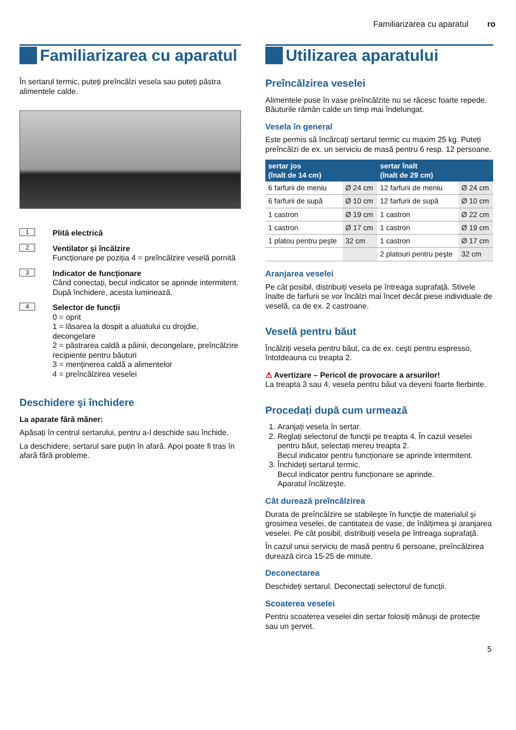Familiarizarea cu aparatul ro
Familiarizarea cu aparatul
În sertarul termic, puteți preîncălzi vesela sau puteți păstra alimentele calde.
1
Plită electrică
2
Ventilator şi încălzire
Funcționare pe poziția 4 = preîncălzire veselă pornită
3
Indicator de funcționare
Când conectați, becul indicator se aprinde intermitent. După închidere, acesta luminează.
4
Selector de funcții
0 = oprit
1 = lăsarea la dospit a aluatului cu drojdie, decongelare
2 = păstrarea caldă a pâinii, decongelare, preîncălzire recipiente pentru băuturi
3 = menținerea caldă a alimentelor
4 = preîncălzirea veselei
Deschidere şi închidere
La aparate fără mâner:
Apăsați în centrul sertarului, pentru a-l deschide sau închide.
La deschidere, sertarul sare puțin în afară. Apoi poate fi tras în afară fără probleme.
Utilizarea aparatului
Preîncălzirea veselei
Alimentele puse în vase preîncălzite nu se răcesc foarte repede. Băuturile rămân calde un timp mai îndelungat.
Vesela în general
Este permis să încărcați sertarul termic cu maxim 25 kg. Puteți preîncălzi de ex. un serviciu de masă pentru 6 resp. 12 persoane.
| sertar jos (înalt de 14 cm) | | sertar înalt (înalt de 29 cm) | |
| --- | --- | --- | --- |
| 6 farfurii de meniu | Ø 24 cm | 12 farfurii de meniu | Ø 24 cm |
| 6 farfurii de supă | Ø 10 cm | 12 farfurii de supă | Ø 10 cm |
| 1 castron | Ø 19 cm | 1 castron | Ø 22 cm |
| 1 castron | Ø 17 cm | 1 castron | Ø 19 cm |
| 1 platou pentru peşte | 32 cm | 1 castron | Ø 17 cm |
| | | 2 platouri pentru peşte | 32 cm |
Aranjarea veselei
Pe cât posibil, distribuiți vesela pe întreaga suprafață. Stivele înalte de farfurii se vor încălzi mai încet decât piese individuale de veselă, ca de ex. 2 castroane.
Veselă pentru băut
Încălziți vesela pentru băut, ca de ex. ceşti pentru espresso, întotdeauna cu treapta 2.
⚠ Avertizare – Pericol de provocare a arsurilor!
La treapta 3 sau 4, vesela pentru băut va deveni foarte fierbinte.
Procedați după cum urmează
1. Aranjați vesela în sertar.
2. Reglați selectorul de funcții pe treapta 4. În cazul veselei pentru băut, selectați mereu treapta 2.
Becul indicator pentru funcționare se aprinde intermitent.
3. Închideți sertarul termic.
Becul indicator pentru funcționare se aprinde.
Aparatul încălzeşte.
Cât durează preîncălzirea
Durata de preîncălzire se stabileşte în funcție de materialul şi grosimea veselei, de cantitatea de vase, de înălțimea şi aranjarea veselei. Pe cât posibil, distribuiți vesela pe întreaga suprafață.
În cazul unui serviciu de masă pentru 6 persoane, preîncălzirea durează circa 15-25 de minute.
Deconectarea
Deschideți sertarul. Deconectați selectorul de funcții.
Scoaterea veselei
Pentru scoaterea veselei din sertar folosiți mănuşi de protecție sau un şervet.
5